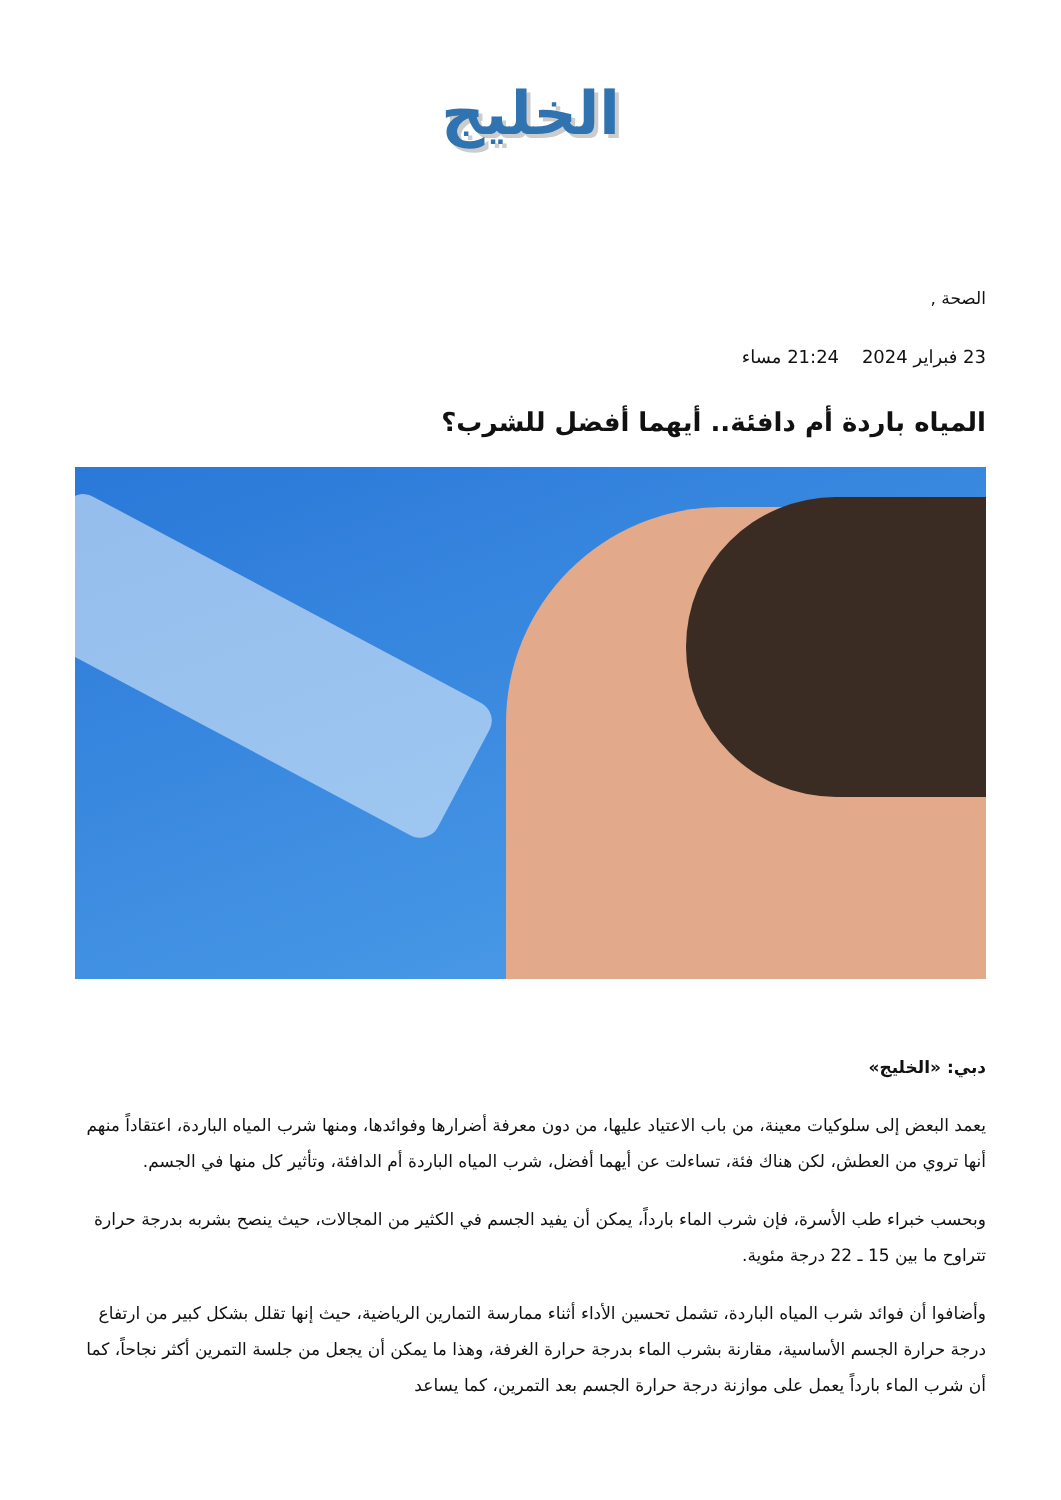الخليج
الصحة ,
23 فبراير 2024 21:24 مساء
المياه باردة أم دافئة.. أيهما أفضل للشرب؟
دبي: «الخليج»
يعمد البعض إلى سلوكيات معينة، من باب الاعتياد عليها، من دون معرفة أضرارها وفوائدها، ومنها شرب المياه الباردة، اعتقاداً منهم أنها تروي من العطش، لكن هناك فئة، تساءلت عن أيهما أفضل، شرب المياه الباردة أم الدافئة، وتأثير كل منها في الجسم.
وبحسب خبراء طب الأسرة، فإن شرب الماء بارداً، يمكن أن يفيد الجسم في الكثير من المجالات، حيث ينصح بشربه بدرجة حرارة تتراوح ما بين 15 ـ 22 درجة مئوية.
وأضافوا أن فوائد شرب المياه الباردة، تشمل تحسين الأداء أثناء ممارسة التمارين الرياضية، حيث إنها تقلل بشكل كبير من ارتفاع درجة حرارة الجسم الأساسية، مقارنة بشرب الماء بدرجة حرارة الغرفة، وهذا ما يمكن أن يجعل من جلسة التمرين أكثر نجاحاً، كما أن شرب الماء بارداً يعمل على موازنة درجة حرارة الجسم بعد التمرين، كما يساعد